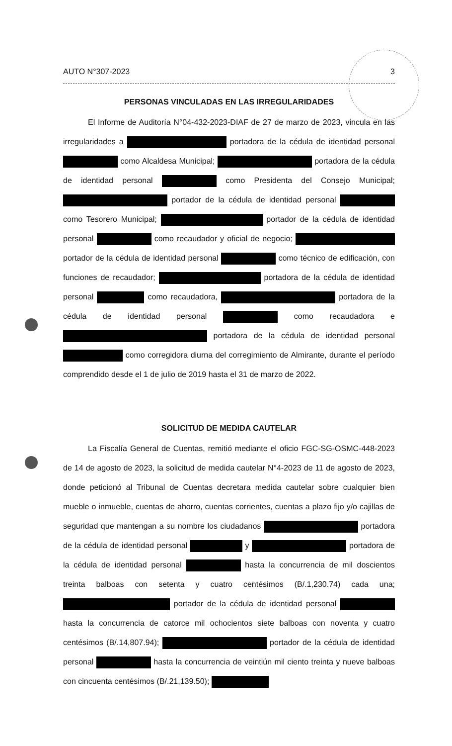AUTO N°307-2023 3
PERSONAS VINCULADAS EN LAS IRREGULARIDADES
El Informe de Auditoría N°04-432-2023-DIAF de 27 de marzo de 2023, vincula en las irregularidades a portadora de la cédula de identidad personal como Alcaldesa Municipal; portadora de la cédula de identidad personal como Presidenta del Consejo Municipal; portador de la cédula de identidad personal como Tesorero Municipal; portador de la cédula de identidad personal como recaudador y oficial de negocio; portador de la cédula de identidad personal como técnico de edificación, con funciones de recaudador; portadora de la cédula de identidad personal como recaudadora, portadora de la cédula de identidad personal como recaudadora e portadora de la cédula de identidad personal como corregidora diurna del corregimiento de Almirante, durante el período comprendido desde el 1 de julio de 2019 hasta el 31 de marzo de 2022.
SOLICITUD DE MEDIDA CAUTELAR
La Fiscalía General de Cuentas, remitió mediante el oficio FGC-SG-OSMC-448-2023 de 14 de agosto de 2023, la solicitud de medida cautelar N°4-2023 de 11 de agosto de 2023, donde peticionó al Tribunal de Cuentas decretara medida cautelar sobre cualquier bien mueble o inmueble, cuentas de ahorro, cuentas corrientes, cuentas a plazo fijo y/o cajillas de seguridad que mantengan a su nombre los ciudadanos portadora de la cédula de identidad personal y portadora de la cédula de identidad personal hasta la concurrencia de mil doscientos treinta balboas con setenta y cuatro centésimos (B/.1,230.74) cada una; portador de la cédula de identidad personal hasta la concurrencia de catorce mil ochocientos siete balboas con noventa y cuatro centésimos (B/.14,807.94); portador de la cédula de identidad personal hasta la concurrencia de veintiún mil ciento treinta y nueve balboas con cincuenta centésimos (B/.21,139.50);